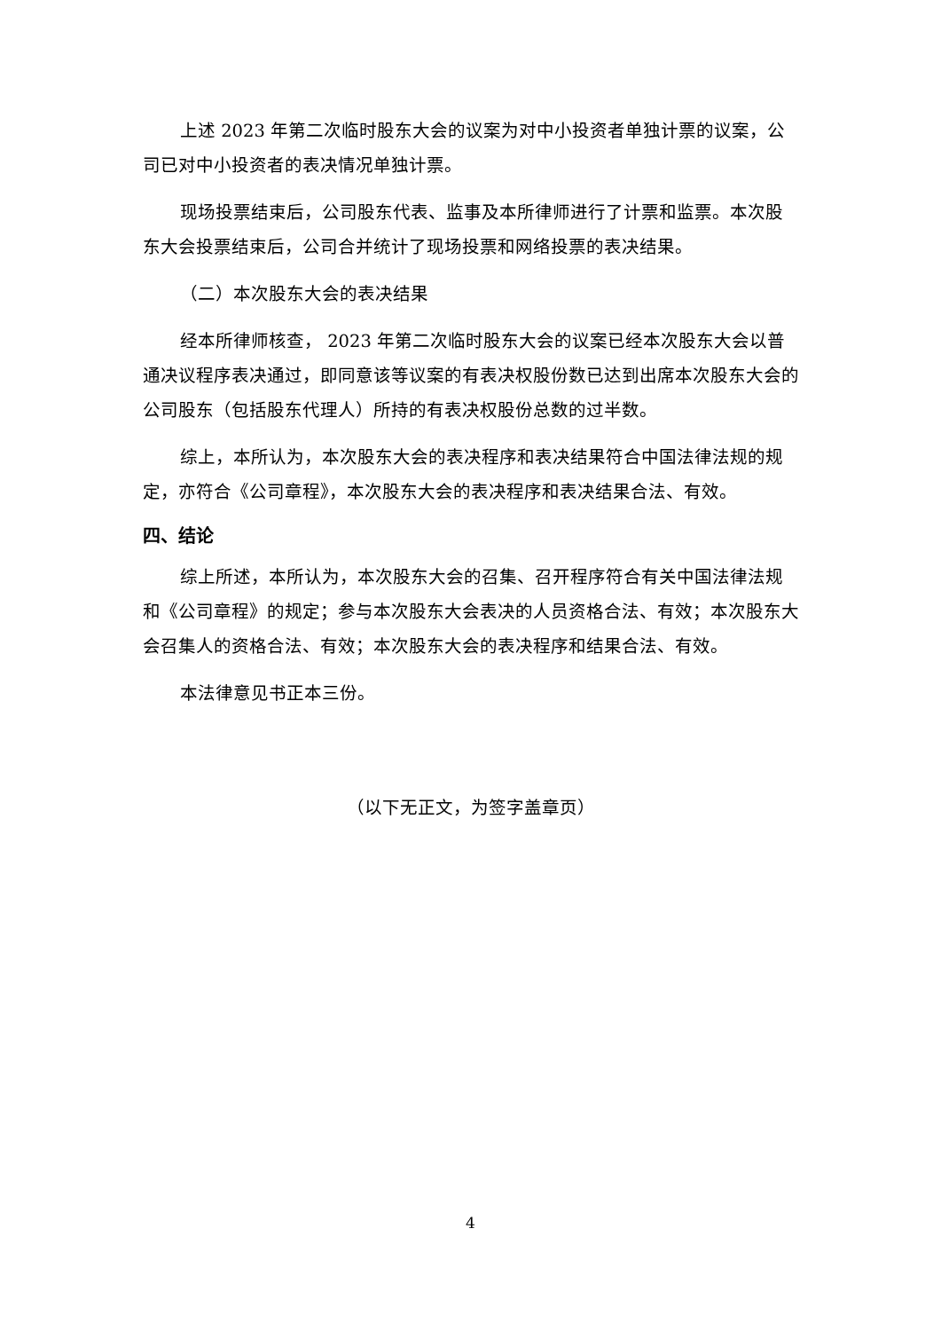上述 2023 年第二次临时股东大会的议案为对中小投资者单独计票的议案，公司已对中小投资者的表决情况单独计票。
现场投票结束后，公司股东代表、监事及本所律师进行了计票和监票。本次股东大会投票结束后，公司合并统计了现场投票和网络投票的表决结果。
（二）本次股东大会的表决结果
经本所律师核查， 2023 年第二次临时股东大会的议案已经本次股东大会以普通决议程序表决通过，即同意该等议案的有表决权股份数已达到出席本次股东大会的公司股东（包括股东代理人）所持的有表决权股份总数的过半数。
综上，本所认为，本次股东大会的表决程序和表决结果符合中国法律法规的规定，亦符合《公司章程》，本次股东大会的表决程序和表决结果合法、有效。
四、结论
综上所述，本所认为，本次股东大会的召集、召开程序符合有关中国法律法规和《公司章程》的规定；参与本次股东大会表决的人员资格合法、有效；本次股东大会召集人的资格合法、有效；本次股东大会的表决程序和结果合法、有效。
本法律意见书正本三份。
（以下无正文，为签字盖章页）
4